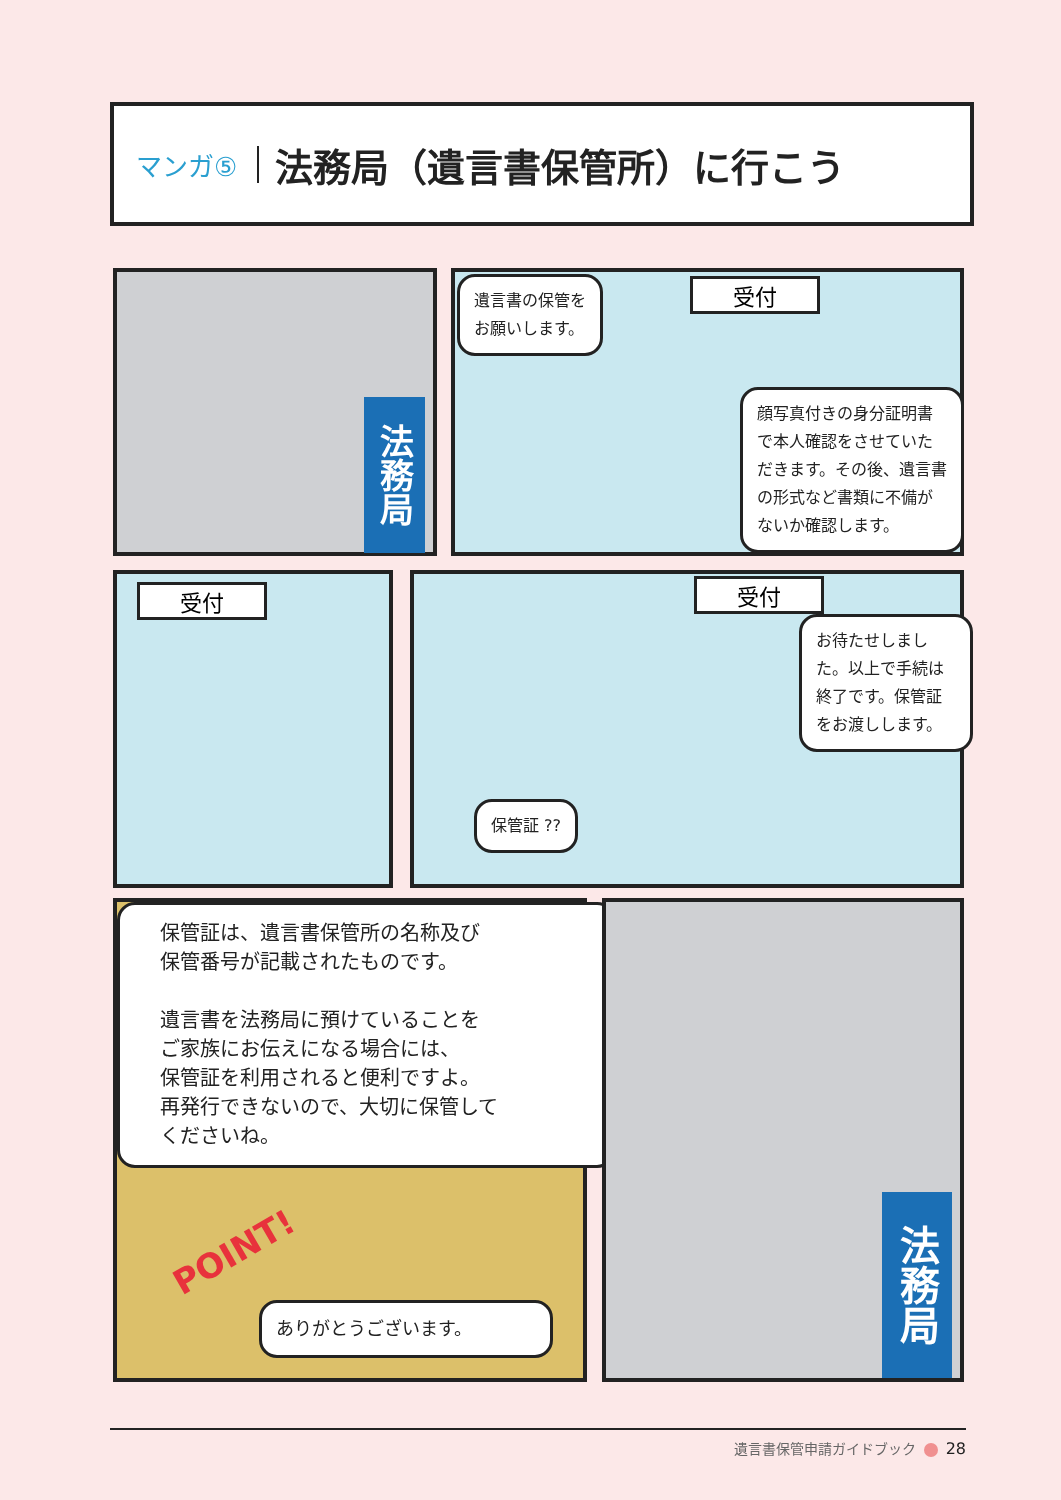マンガ⑤
法務局（遺言書保管所）に行こう
法務局
遺言書の保管を
お願いします。
受付
顔写真付きの身分証明書で本人確認をさせていただきます。その後、遺言書の形式など書類に不備がないか確認します。
受付
受付
お待たせしました。以上で手続は終了です。保管証をお渡しします。
保管証 ??
保管証は、遺言書保管所の名称及び
保管番号が記載されたものです。
遺言書を法務局に預けていることを
ご家族にお伝えになる場合には、
保管証を利用されると便利ですよ。
再発行できないので、大切に保管して
くださいね。
POINT!
ありがとうございます。
法務局
遺言書保管申請ガイドブック 28